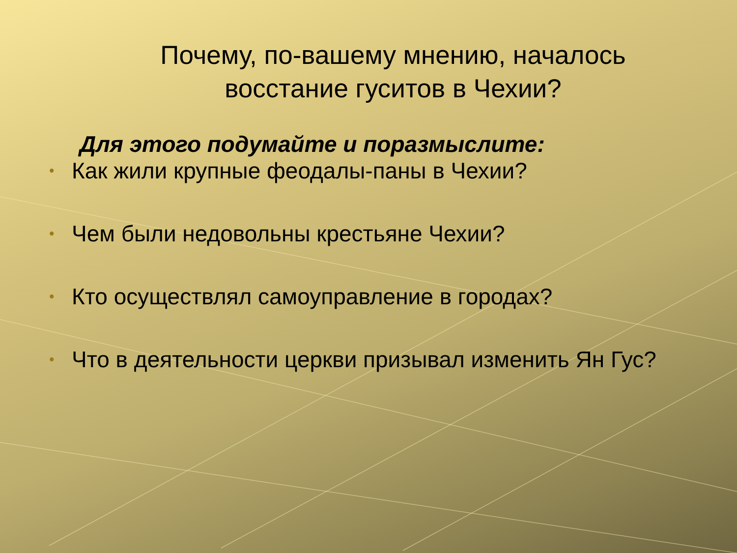Почему, по-вашему мнению, началось восстание гуситов в Чехии?
Для этого подумайте и поразмыслите:
• Как жили крупные феодалы-паны в Чехии?
• Чем были недовольны крестьяне Чехии?
• Кто осуществлял самоуправление в городах?
• Что в деятельности церкви призывал изменить Ян Гус?